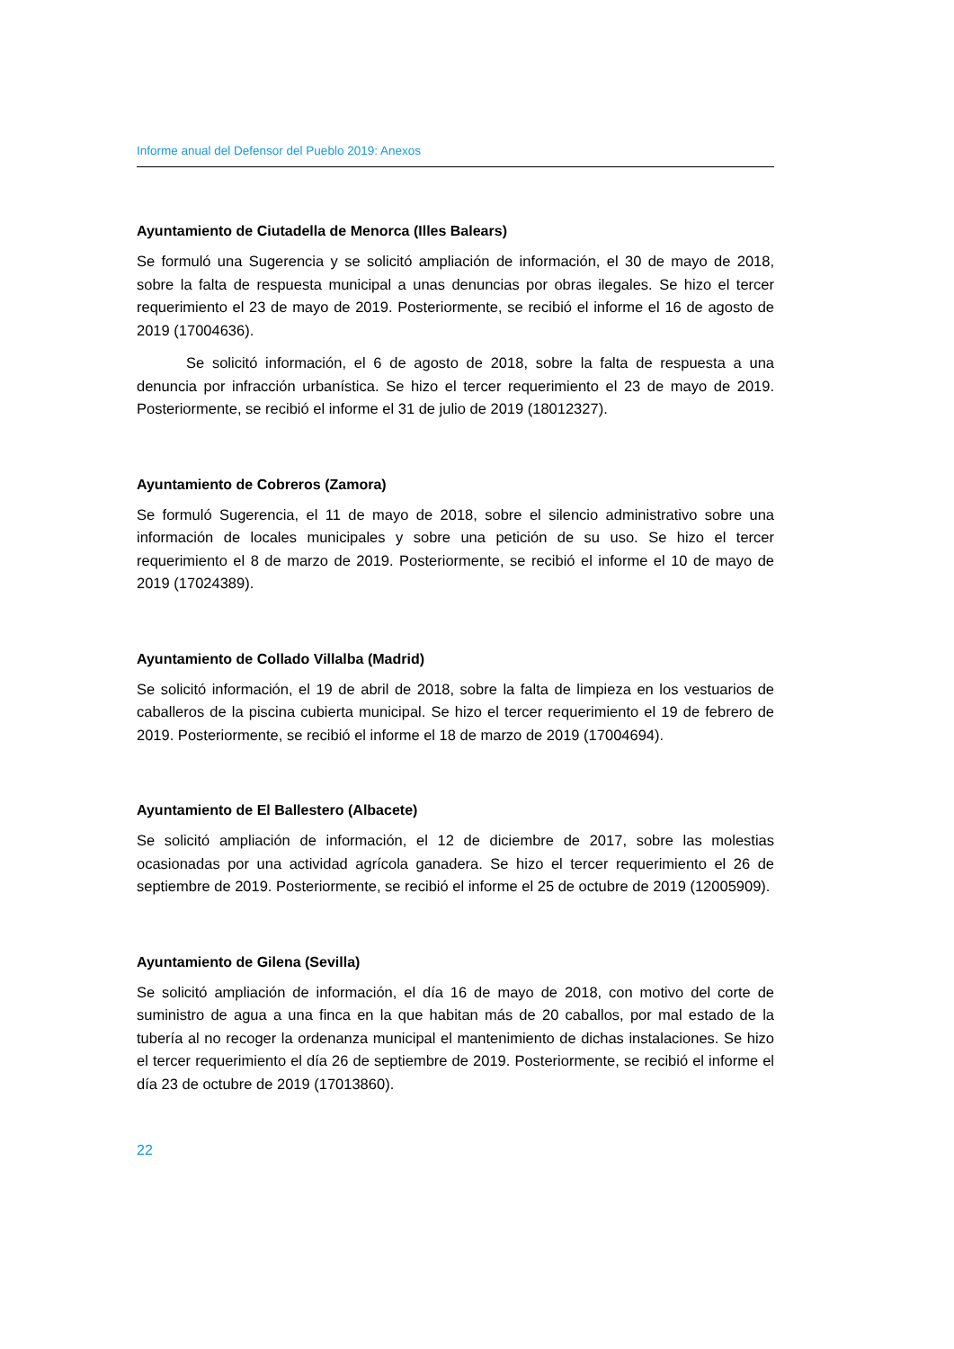Informe anual del Defensor del Pueblo 2019: Anexos
Ayuntamiento de Ciutadella de Menorca (Illes Balears)
Se formuló una Sugerencia y se solicitó ampliación de información, el 30 de mayo de 2018, sobre la falta de respuesta municipal a unas denuncias por obras ilegales. Se hizo el tercer requerimiento el 23 de mayo de 2019. Posteriormente, se recibió el informe el 16 de agosto de 2019 (17004636).
Se solicitó información, el 6 de agosto de 2018, sobre la falta de respuesta a una denuncia por infracción urbanística. Se hizo el tercer requerimiento el 23 de mayo de 2019. Posteriormente, se recibió el informe el 31 de julio de 2019 (18012327).
Ayuntamiento de Cobreros (Zamora)
Se formuló Sugerencia, el 11 de mayo de 2018, sobre el silencio administrativo sobre una información de locales municipales y sobre una petición de su uso. Se hizo el tercer requerimiento el 8 de marzo de 2019. Posteriormente, se recibió el informe el 10 de mayo de 2019 (17024389).
Ayuntamiento de Collado Villalba (Madrid)
Se solicitó información, el 19 de abril de 2018, sobre la falta de limpieza en los vestuarios de caballeros de la piscina cubierta municipal. Se hizo el tercer requerimiento el 19 de febrero de 2019. Posteriormente, se recibió el informe el 18 de marzo de 2019 (17004694).
Ayuntamiento de El Ballestero (Albacete)
Se solicitó ampliación de información, el 12 de diciembre de 2017, sobre las molestias ocasionadas por una actividad agrícola ganadera. Se hizo el tercer requerimiento el 26 de septiembre de 2019. Posteriormente, se recibió el informe el 25 de octubre de 2019 (12005909).
Ayuntamiento de Gilena (Sevilla)
Se solicitó ampliación de información, el día 16 de mayo de 2018, con motivo del corte de suministro de agua a una finca en la que habitan más de 20 caballos, por mal estado de la tubería al no recoger la ordenanza municipal el mantenimiento de dichas instalaciones. Se hizo el tercer requerimiento el día 26 de septiembre de 2019. Posteriormente, se recibió el informe el día 23 de octubre de 2019 (17013860).
22